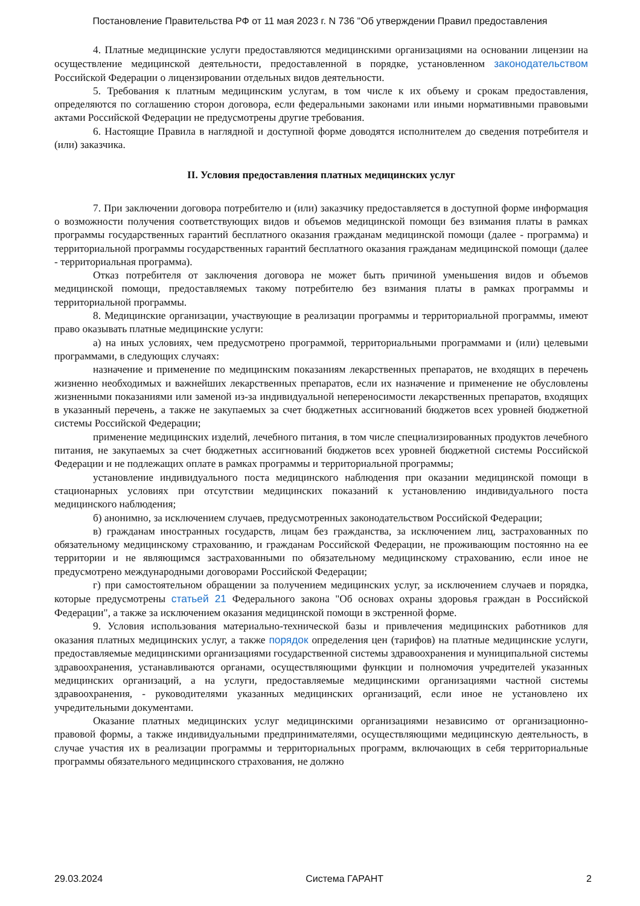Постановление Правительства РФ от 11 мая 2023 г. N 736 "Об утверждении Правил предоставления
4. Платные медицинские услуги предоставляются медицинскими организациями на основании лицензии на осуществление медицинской деятельности, предоставленной в порядке, установленном законодательством Российской Федерации о лицензировании отдельных видов деятельности.
5. Требования к платным медицинским услугам, в том числе к их объему и срокам предоставления, определяются по соглашению сторон договора, если федеральными законами или иными нормативными правовыми актами Российской Федерации не предусмотрены другие требования.
6. Настоящие Правила в наглядной и доступной форме доводятся исполнителем до сведения потребителя и (или) заказчика.
II. Условия предоставления платных медицинских услуг
7. При заключении договора потребителю и (или) заказчику предоставляется в доступной форме информация о возможности получения соответствующих видов и объемов медицинской помощи без взимания платы в рамках программы государственных гарантий бесплатного оказания гражданам медицинской помощи (далее - программа) и территориальной программы государственных гарантий бесплатного оказания гражданам медицинской помощи (далее - территориальная программа).
Отказ потребителя от заключения договора не может быть причиной уменьшения видов и объемов медицинской помощи, предоставляемых такому потребителю без взимания платы в рамках программы и территориальной программы.
8. Медицинские организации, участвующие в реализации программы и территориальной программы, имеют право оказывать платные медицинские услуги:
а) на иных условиях, чем предусмотрено программой, территориальными программами и (или) целевыми программами, в следующих случаях:
назначение и применение по медицинским показаниям лекарственных препаратов, не входящих в перечень жизненно необходимых и важнейших лекарственных препаратов, если их назначение и применение не обусловлены жизненными показаниями или заменой из-за индивидуальной непереносимости лекарственных препаратов, входящих в указанный перечень, а также не закупаемых за счет бюджетных ассигнований бюджетов всех уровней бюджетной системы Российской Федерации;
применение медицинских изделий, лечебного питания, в том числе специализированных продуктов лечебного питания, не закупаемых за счет бюджетных ассигнований бюджетов всех уровней бюджетной системы Российской Федерации и не подлежащих оплате в рамках программы и территориальной программы;
установление индивидуального поста медицинского наблюдения при оказании медицинской помощи в стационарных условиях при отсутствии медицинских показаний к установлению индивидуального поста медицинского наблюдения;
б) анонимно, за исключением случаев, предусмотренных законодательством Российской Федерации;
в) гражданам иностранных государств, лицам без гражданства, за исключением лиц, застрахованных по обязательному медицинскому страхованию, и гражданам Российской Федерации, не проживающим постоянно на ее территории и не являющимся застрахованными по обязательному медицинскому страхованию, если иное не предусмотрено международными договорами Российской Федерации;
г) при самостоятельном обращении за получением медицинских услуг, за исключением случаев и порядка, которые предусмотрены статьей 21 Федерального закона "Об основах охраны здоровья граждан в Российской Федерации", а также за исключением оказания медицинской помощи в экстренной форме.
9. Условия использования материально-технической базы и привлечения медицинских работников для оказания платных медицинских услуг, а также порядок определения цен (тарифов) на платные медицинские услуги, предоставляемые медицинскими организациями государственной системы здравоохранения и муниципальной системы здравоохранения, устанавливаются органами, осуществляющими функции и полномочия учредителей указанных медицинских организаций, а на услуги, предоставляемые медицинскими организациями частной системы здравоохранения, - руководителями указанных медицинских организаций, если иное не установлено их учредительными документами.
Оказание платных медицинских услуг медицинскими организациями независимо от организационно-правовой формы, а также индивидуальными предпринимателями, осуществляющими медицинскую деятельность, в случае участия их в реализации программы и территориальных программ, включающих в себя территориальные программы обязательного медицинского страхования, не должно
29.03.2024 Система ГАРАНТ 2